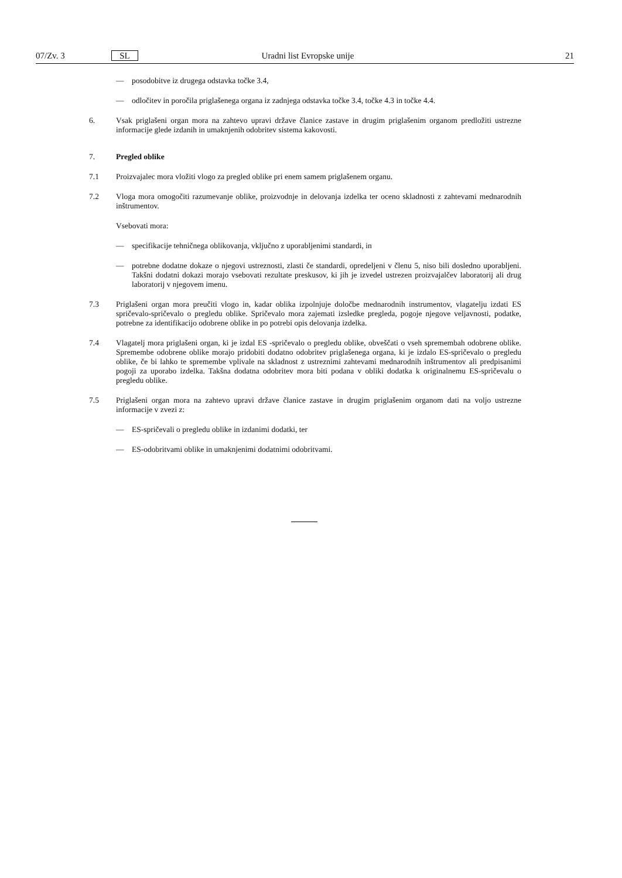07/Zv. 3 SL Uradni list Evropske unije 21
— posodobitve iz drugega odstavka točke 3.4,
— odločitev in poročila priglašenega organa iz zadnjega odstavka točke 3.4, točke 4.3 in točke 4.4.
6. Vsak priglašeni organ mora na zahtevo upravi države članice zastave in drugim priglašenim organom predložiti ustrezne informacije glede izdanih in umaknjenih odobritev sistema kakovosti.
7. Pregled oblike
7.1 Proizvajalec mora vložiti vlogo za pregled oblike pri enem samem priglašenem organu.
7.2 Vloga mora omogočiti razumevanje oblike, proizvodnje in delovanja izdelka ter oceno skladnosti z zahtevami mednarodnih inštrumentov.
Vsebovati mora:
— specifikacije tehničnega oblikovanja, vključno z uporabljenimi standardi, in
— potrebne dodatne dokaze o njegovi ustreznosti, zlasti če standardi, opredeljeni v členu 5, niso bili dosledno uporabljeni. Takšni dodatni dokazi morajo vsebovati rezultate preskusov, ki jih je izvedel ustrezen proizvajalčev laboratorij ali drug laboratorij v njegovem imenu.
7.3 Priglašeni organ mora preučiti vlogo in, kadar oblika izpolnjuje določbe mednarodnih instrumentov, vlagatelju izdati ES spričevalo-spričevalo o pregledu oblike. Spričevalo mora zajemati izsledke pregleda, pogoje njegove veljavnosti, podatke, potrebne za identifikacijo odobrene oblike in po potrebi opis delovanja izdelka.
7.4 Vlagatelj mora priglašeni organ, ki je izdal ES -spričevalo o pregledu oblike, obveščati o vseh spremembah odobrene oblike. Spremembe odobrene oblike morajo pridobiti dodatno odobritev priglašenega organa, ki je izdalo ES-spričevalo o pregledu oblike, če bi lahko te spremembe vplivale na skladnost z ustreznimi zahtevami mednarodnih inštrumentov ali predpisanimi pogoji za uporabo izdelka. Takšna dodatna odobritev mora biti podana v obliki dodatka k originalnemu ES-spričevalu o pregledu oblike.
7.5 Priglašeni organ mora na zahtevo upravi države članice zastave in drugim priglašenim organom dati na voljo ustrezne informacije v zvezi z:
— ES-spričevali o pregledu oblike in izdanimi dodatki, ter
— ES-odobritvami oblike in umaknjenimi dodatnimi odobritvami.